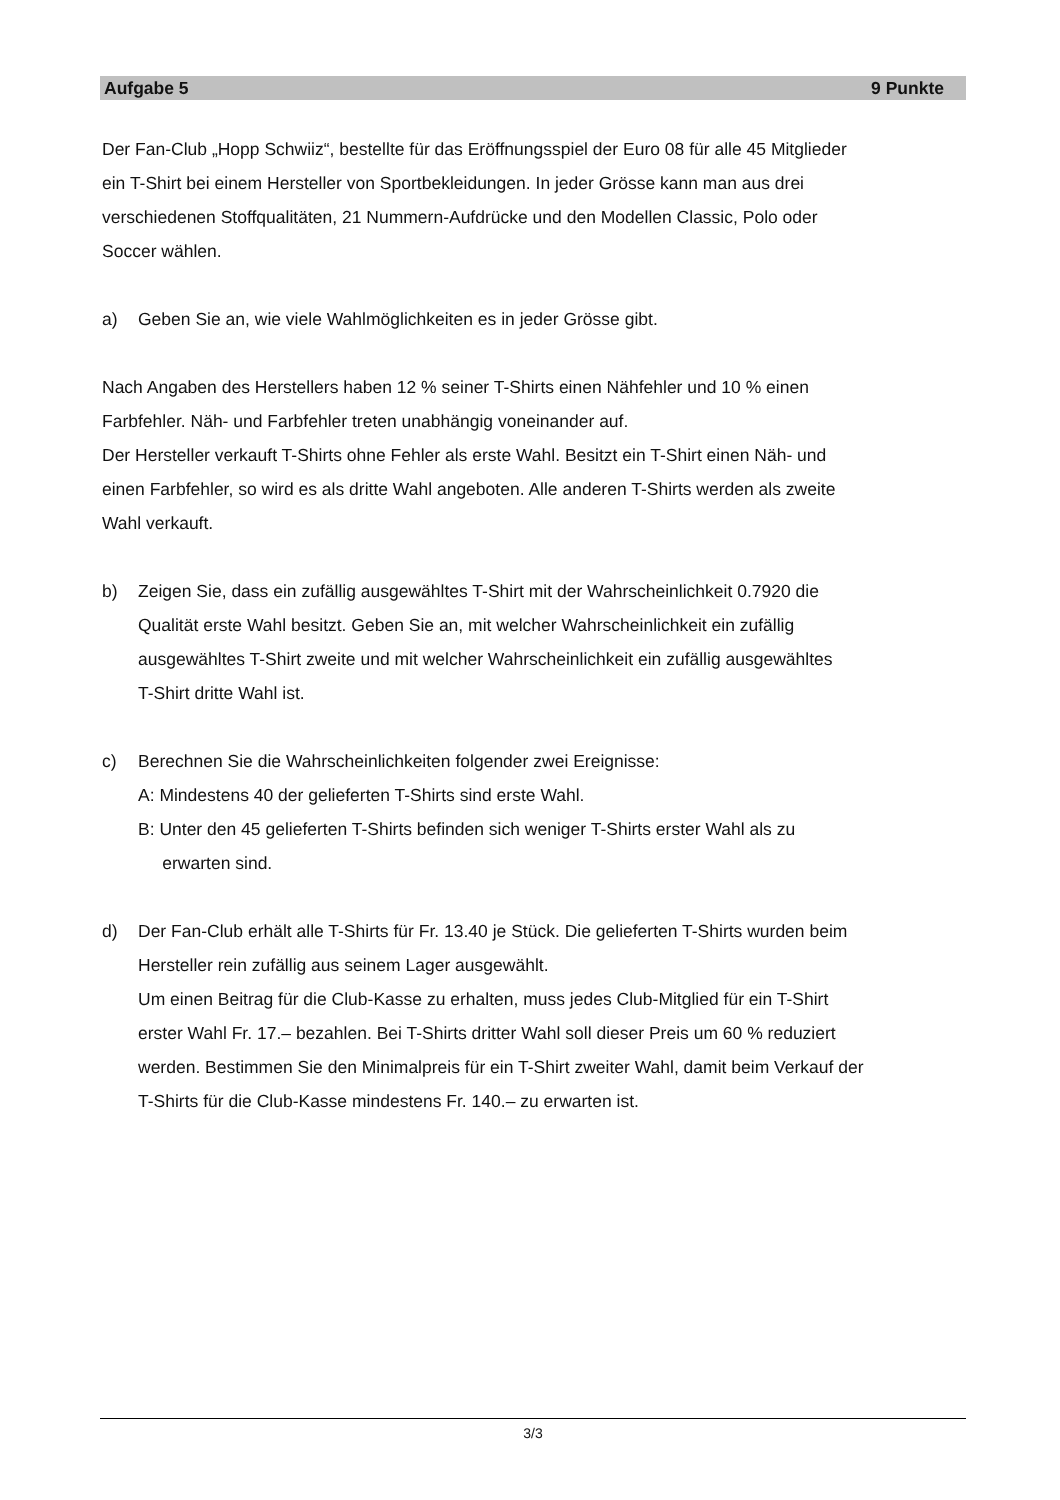Aufgabe 5 9 Punkte
Der Fan-Club „Hopp Schwiiz“, bestellte für das Eröffnungsspiel der Euro 08 für alle 45 Mitglieder
ein T-Shirt bei einem Hersteller von Sportbekleidungen. In jeder Grösse kann man aus drei
verschiedenen Stoffqualitäten, 21 Nummern-Aufdrücke und den Modellen Classic, Polo oder
Soccer wählen.
a) Geben Sie an, wie viele Wahlmöglichkeiten es in jeder Grösse gibt.
Nach Angaben des Herstellers haben 12 % seiner T-Shirts einen Nähfehler und 10 % einen
Farbfehler. Näh- und Farbfehler treten unabhängig voneinander auf.
Der Hersteller verkauft T-Shirts ohne Fehler als erste Wahl. Besitzt ein T-Shirt einen Näh- und
einen Farbfehler, so wird es als dritte Wahl angeboten. Alle anderen T-Shirts werden als zweite
Wahl verkauft.
b) Zeigen Sie, dass ein zufällig ausgewähltes T-Shirt mit der Wahrscheinlichkeit 0.7920 die
Qualität erste Wahl besitzt. Geben Sie an, mit welcher Wahrscheinlichkeit ein zufällig
ausgewähltes T-Shirt zweite und mit welcher Wahrscheinlichkeit ein zufällig ausgewähltes
T-Shirt dritte Wahl ist.
c) Berechnen Sie die Wahrscheinlichkeiten folgender zwei Ereignisse:
A: Mindestens 40 der gelieferten T-Shirts sind erste Wahl.
B: Unter den 45 gelieferten T-Shirts befinden sich weniger T-Shirts erster Wahl als zu
erwarten sind.
d) Der Fan-Club erhält alle T-Shirts für Fr. 13.40 je Stück. Die gelieferten T-Shirts wurden beim
Hersteller rein zufällig aus seinem Lager ausgewählt.
Um einen Beitrag für die Club-Kasse zu erhalten, muss jedes Club-Mitglied für ein T-Shirt
erster Wahl Fr. 17.– bezahlen. Bei T-Shirts dritter Wahl soll dieser Preis um 60 % reduziert
werden. Bestimmen Sie den Minimalpreis für ein T-Shirt zweiter Wahl, damit beim Verkauf der
T-Shirts für die Club-Kasse mindestens Fr. 140.– zu erwarten ist.
3/3